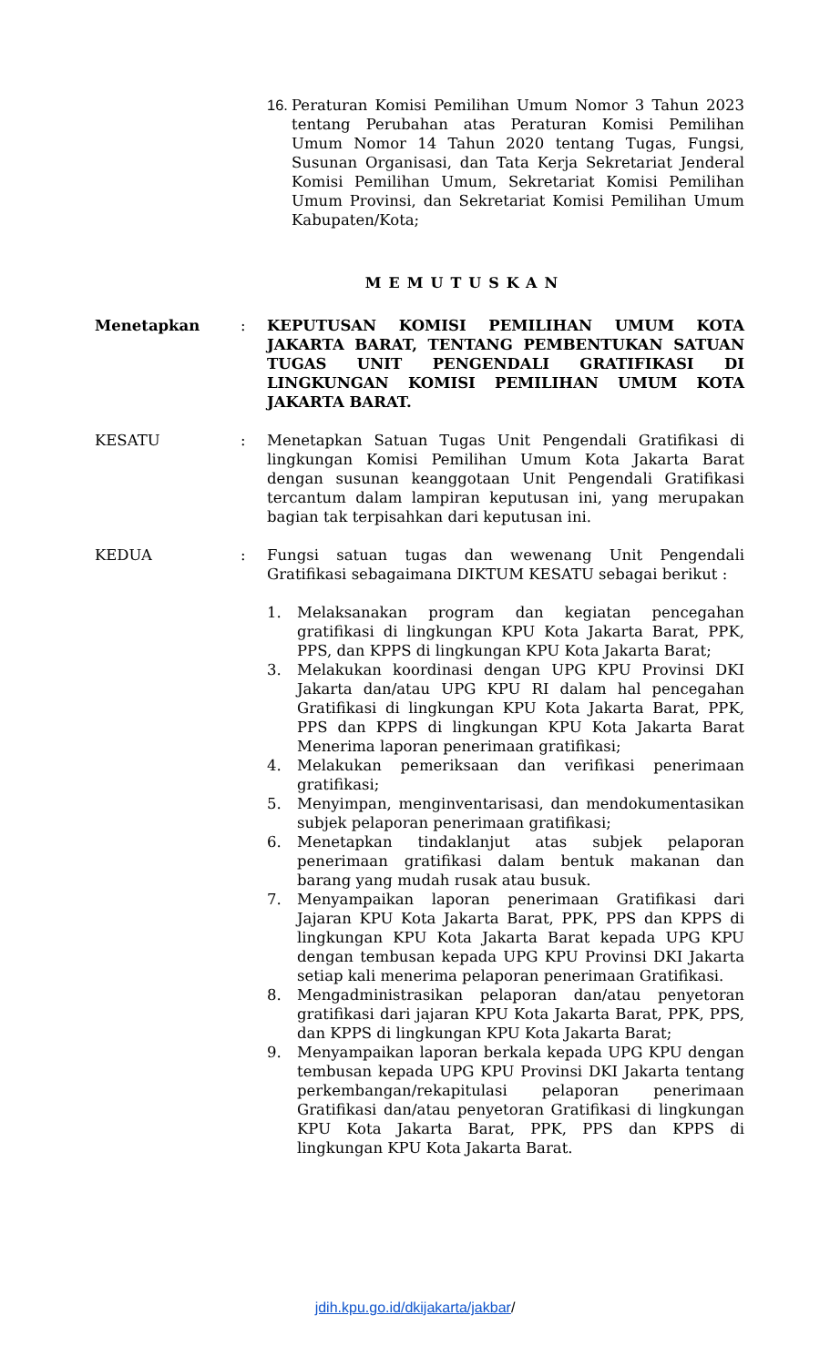16.
Peraturan Komisi Pemilihan Umum Nomor 3 Tahun 2023 tentang Perubahan atas Peraturan Komisi Pemilihan Umum Nomor 14 Tahun 2020 tentang Tugas, Fungsi, Susunan Organisasi, dan Tata Kerja Sekretariat Jenderal Komisi Pemilihan Umum, Sekretariat Komisi Pemilihan Umum Provinsi, dan Sekretariat Komisi Pemilihan Umum Kabupaten/Kota;
MEMUTUSKAN
Menetapkan : KEPUTUSAN KOMISI PEMILIHAN UMUM KOTA JAKARTA BARAT, TENTANG PEMBENTUKAN SATUAN TUGAS UNIT PENGENDALI GRATIFIKASI DI LINGKUNGAN KOMISI PEMILIHAN UMUM KOTA JAKARTA BARAT.
KESATU : Menetapkan Satuan Tugas Unit Pengendali Gratifikasi di lingkungan Komisi Pemilihan Umum Kota Jakarta Barat dengan susunan keanggotaan Unit Pengendali Gratifikasi tercantum dalam lampiran keputusan ini, yang merupakan bagian tak terpisahkan dari keputusan ini.
KEDUA : Fungsi satuan tugas dan wewenang Unit Pengendali Gratifikasi sebagaimana DIKTUM KESATU sebagai berikut :
1. Melaksanakan program dan kegiatan pencegahan gratifikasi di lingkungan KPU Kota Jakarta Barat, PPK, PPS, dan KPPS di lingkungan KPU Kota Jakarta Barat;
3. Melakukan koordinasi dengan UPG KPU Provinsi DKI Jakarta dan/atau UPG KPU RI dalam hal pencegahan Gratifikasi di lingkungan KPU Kota Jakarta Barat, PPK, PPS dan KPPS di lingkungan KPU Kota Jakarta Barat Menerima laporan penerimaan gratifikasi;
4. Melakukan pemeriksaan dan verifikasi penerimaan gratifikasi;
5. Menyimpan, menginventarisasi, dan mendokumentasikan subjek pelaporan penerimaan gratifikasi;
6. Menetapkan tindaklanjut atas subjek pelaporan penerimaan gratifikasi dalam bentuk makanan dan barang yang mudah rusak atau busuk.
7. Menyampaikan laporan penerimaan Gratifikasi dari Jajaran KPU Kota Jakarta Barat, PPK, PPS dan KPPS di lingkungan KPU Kota Jakarta Barat kepada UPG KPU dengan tembusan kepada UPG KPU Provinsi DKI Jakarta setiap kali menerima pelaporan penerimaan Gratifikasi.
8. Mengadministrasikan pelaporan dan/atau penyetoran gratifikasi dari jajaran KPU Kota Jakarta Barat, PPK, PPS, dan KPPS di lingkungan KPU Kota Jakarta Barat;
9. Menyampaikan laporan berkala kepada UPG KPU dengan tembusan kepada UPG KPU Provinsi DKI Jakarta tentang perkembangan/rekapitulasi pelaporan penerimaan Gratifikasi dan/atau penyetoran Gratifikasi di lingkungan KPU Kota Jakarta Barat, PPK, PPS dan KPPS di lingkungan KPU Kota Jakarta Barat.
jdih.kpu.go.id/dkijakarta/jakbar/